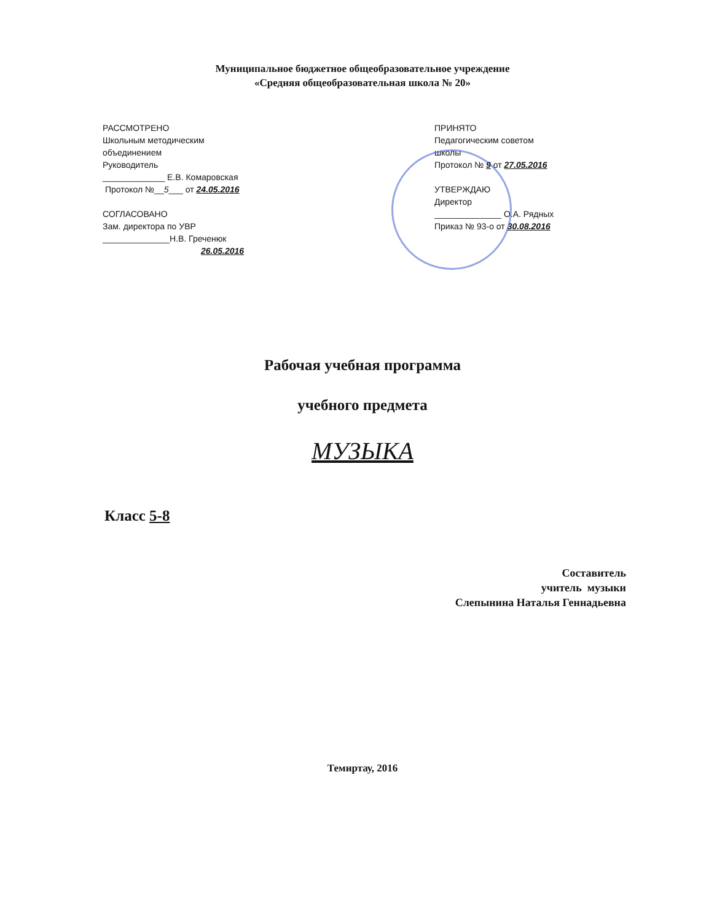Муниципальное бюджетное общеобразовательное учреждение
«Средняя общеобразовательная школа № 20»
РАССМОТРЕНО
Школьным методическим
объединением
Руководитель
_____________ Е.В. Комаровская
Протокол №__5___ от 24.05.2016
СОГЛАСОВАНО
Зам. директора по УВР
______________Н.В. Греченюк
26.05.2016
ПРИНЯТО
Педагогическим советом
школы
Протокол № 9 от 27.05.2016
УТВЕРЖДАЮ
Директор
______________ О.А. Рядных
Приказ № 93-о от 30.08.2016
Рабочая учебная программа
учебного предмета
МУЗЫКА
Класс 5-8
Составитель
учитель музыки
Слепынина Наталья Геннадьевна
Темиртау, 2016